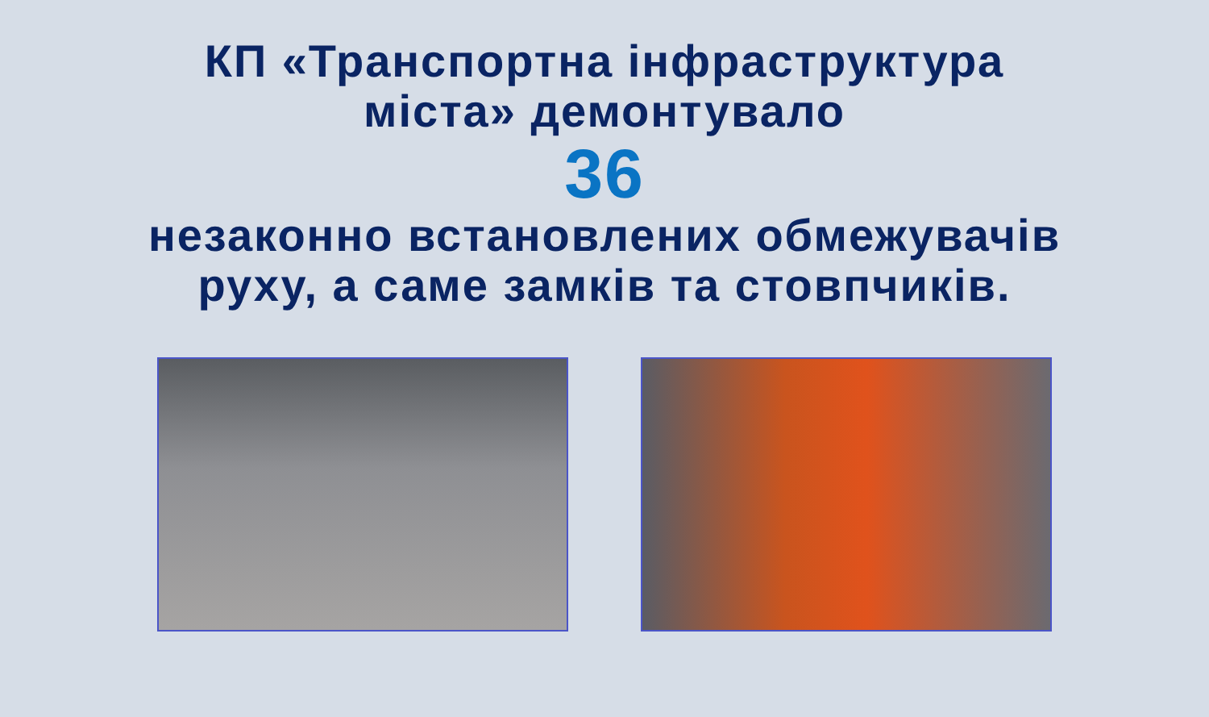КП «Транспортна інфраструктура
міста» демонтувало
36
незаконно встановлених обмежувачів
руху, а саме замків та стовпчиків.